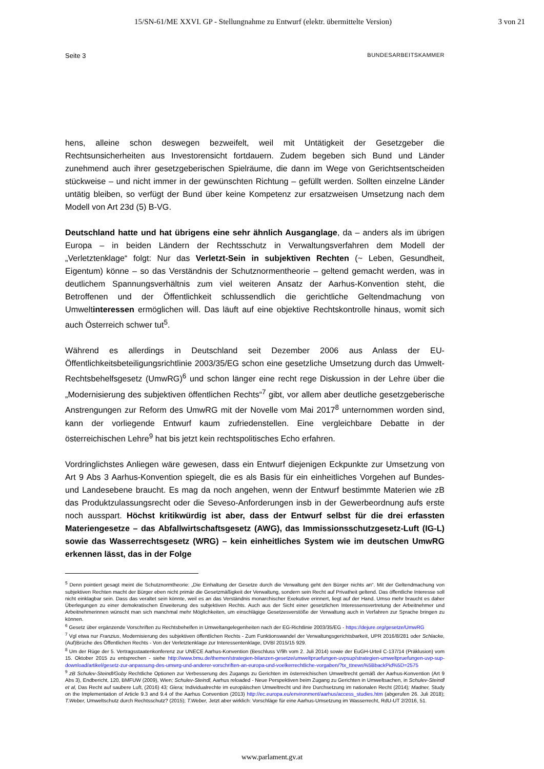15/SN-61/ME XXVI. GP - Stellungnahme zu Entwurf (elektr. übermittelte Version) 3 von 21
Seite 3 BUNDESARBEITSKAMMER
hens, alleine schon deswegen bezweifelt, weil mit Untätigkeit der Gesetzgeber die Rechtsunsicherheiten aus Investorensicht fortdauern. Zudem begeben sich Bund und Länder zunehmend auch ihrer gesetzgeberischen Spielräume, die dann im Wege von Gerichtsentscheiden stückweise – und nicht immer in der gewünschten Richtung – gefüllt werden. Sollten einzelne Länder untätig bleiben, so verfügt der Bund über keine Kompetenz zur ersatzweisen Umsetzung nach dem Modell von Art 23d (5) B-VG.
Deutschland hatte und hat übrigens eine sehr ähnlich Ausganglage, da – anders als im übrigen Europa – in beiden Ländern der Rechtsschutz in Verwaltungsverfahren dem Modell der „Verletztenklage“ folgt: Nur das Verletzt-Sein in subjektiven Rechten (~ Leben, Gesundheit, Eigentum) könne – so das Verständnis der Schutznormentheorie – geltend gemacht werden, was in deutlichem Spannungsverhältnis zum viel weiteren Ansatz der Aarhus-Konvention steht, die Betroffenen und der Öffentlichkeit schlussendlich die gerichtliche Geltendmachung von Umweltinteressen ermöglichen will. Das läuft auf eine objektive Rechtskontrolle hinaus, womit sich auch Österreich schwer tut<sup>5</sup>.
Während es allerdings in Deutschland seit Dezember 2006 aus Anlass der EU-Öffentlichkeitsbeteiligungsrichtlinie 2003/35/EG schon eine gesetzliche Umsetzung durch das Umwelt-Rechtsbehelfsgesetz (UmwRG)<sup>6</sup> und schon länger eine recht rege Diskussion in der Lehre über die „Modernisierung des subjektiven öffentlichen Rechts“<sup>7</sup> gibt, vor allem aber deutliche gesetzgeberische Anstrengungen zur Reform des UmwRG mit der Novelle vom Mai 2017<sup>8</sup> unternommen worden sind, kann der vorliegende Entwurf kaum zufriedenstellen. Eine vergleichbare Debatte in der österreichischen Lehre<sup>9</sup> hat bis jetzt kein rechtspolitisches Echo erfahren.
Vordringlichstes Anliegen wäre gewesen, dass ein Entwurf diejenigen Eckpunkte zur Umsetzung von Art 9 Abs 3 Aarhus-Konvention spiegelt, die es als Basis für ein einheitliches Vorgehen auf Bundes- und Landesebene braucht. Es mag da noch angehen, wenn der Entwurf bestimmte Materien wie zB das Produktzulassungsrecht oder die Seveso-Anforderungen insb in der Gewerbeordnung aufs erste noch ausspart. Höchst kritikwürdig ist aber, dass der Entwurf selbst für die drei erfassten Materiengesetze – das Abfallwirtschaftsgesetz (AWG), das Immissionsschutzgesetz-Luft (IG-L) sowie das Wasserrechtsgesetz (WRG) – kein einheitliches System wie im deutschen UmwRG erkennen lässt, das in der Folge
<sup>5</sup> Denn pointiert gesagt meint die Schutznormtheorie: „Die Einhaltung der Gesetze durch die Verwaltung geht den Bürger nichts an“. Mit der Geltendmachung von subjektiven Rechten macht der Bürger eben nicht primär die Gesetzmäßigkeit der Verwaltung, sondern sein Recht auf Privatheit geltend. Das öffentliche Interesse soll nicht einklagbar sein. Dass das veraltet sein könnte, weil es an das Verständnis monarchischer Exekutive erinnert, liegt auf der Hand. Umso mehr braucht es daher Überlegungen zu einer demokratischen Erweiterung des subjektiven Rechts. Auch aus der Sicht einer gesetzlichen Interessensvertretung der Arbeitnehmer und Arbeitnehmerinnen wünscht man sich manchmal mehr Möglichkeiten, um einschlägige Gesetzesverstöße der Verwaltung auch in Verfahren zur Sprache bringen zu können.
<sup>6</sup> Gesetz über ergänzende Vorschriften zu Rechtsbehelfen in Umweltangelegenheiten nach der EG-Richtlinie 2003/35/EG - https://dejure.org/gesetze/UmwRG
<sup>7</sup> Vgl etwa nur Franzius, Modernisierung des subjektiven öffentlichen Rechts - Zum Funktionswandel der Verwaltungsgerichtsbarkeit, UPR 2016/8/281 oder Schlacke, (Auf)Brüche des Öffentlichen Rechts - Von der Verletztenklage zur Interessentenklage, DVBl 2015/15 929.
<sup>8</sup> Um der Rüge der 5. Vertragsstaatenkonferenz zur UNECE Aarhus-Konvention (Beschluss V/9h vom 2. Juli 2014) sowie der EuGH-Urteil C-137/14 (Präklusion) vom 15. Oktober 2015 zu entsprechen - siehe http://www.bmu.de/themen/strategien-bilanzen-gesetze/umweltpruefungen-uvpsup/strategien-umweltpruefungen-uvp-sup-download/artikel/gesetz-zur-anpassung-des-umwrg-und-anderer-vorschriften-an-europa-und-voelkerrechtliche-vorgaben/?tx_ttnews%5BbackPid%5D=2575
<sup>9</sup> zB Schulev-Steindl/Goby Rechtliche Optionen zur Verbesserung des Zugangs zu Gerichten im österreichischen Umweltrecht gemäß der Aarhus-Konvention (Art 9 Abs 3), Endbericht, 120, BMFUW (2009), Wien; Schulev-Steindl, Aarhus reloaded - Neue Perspektiven beim Zugang zu Gerichten in Umweltsachen, in Schulev-Steindl et al, Das Recht auf saubere Luft, (2016) 43; Giera; Individualrechte im europäischen Umweltrecht und ihre Durchsetzung im nationalen Recht (2014); Madner, Study on the Implementation of Article 9.3 and 9.4 of the Aarhus Convention (2013) http://ec.europa.eu/environment/aarhus/access_studies.htm (abgerufen 26. Juli 2018); T.Weber, Umweltschutz durch Rechtsschutz? (2015); T.Weber, Jetzt aber wirklich: Vorschläge für eine Aarhus-Umsetzung im Wasserrecht, RdU-UT 2/2016, 51.
www.parlament.gv.at